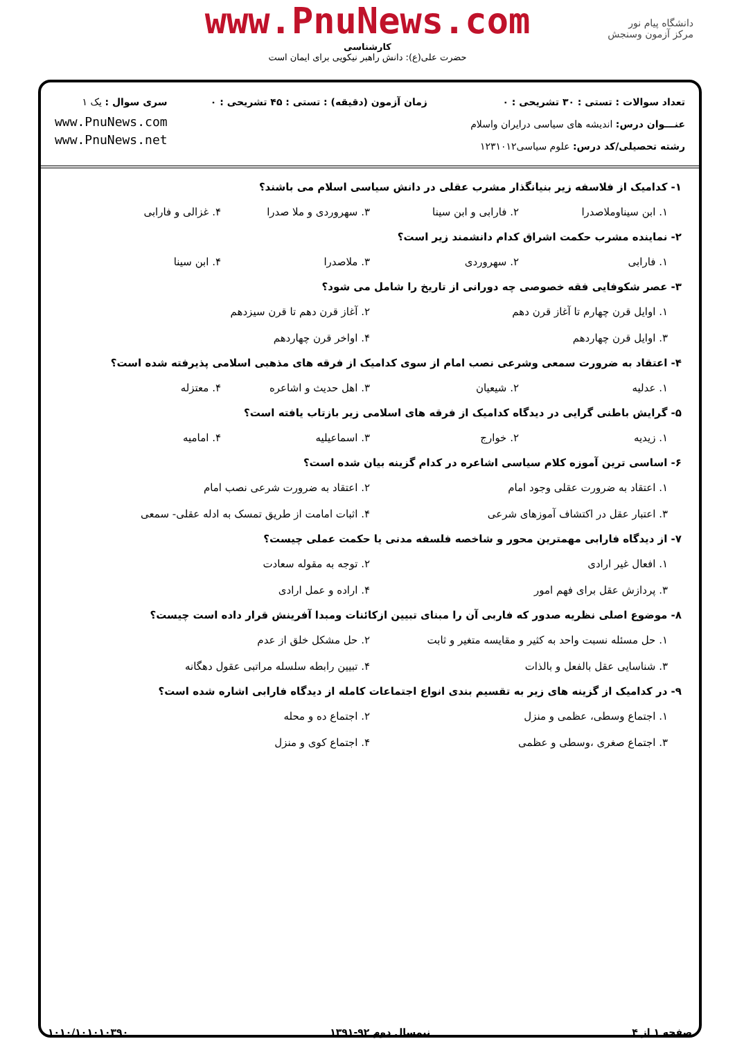دانشگاه پیام نور
مرکز آزمون وسنجش
www.PnuNews.com
کارشناسی
حضرت علی(ع): دانش راهبر نیکویی برای ایمان است
تعداد سوالات : تستی : ۳۰ تشریحی : ۰
عنـــوان درس: اندیشه های سیاسی درایران واسلام
رشته تحصیلی/کد درس: علوم سیاسی۱۲۳۱۰۱۲
زمان آزمون (دقیقه) : تستی : ۴۵ تشریحی : ۰
سری سوال : یک ۱
www.PnuNews.com
www.PnuNews.net
۱- کدامیک از فلاسفه زیر بنیانگذار مشرب عقلی در دانش سیاسی اسلام می باشند؟
۱. ابن سیناوملاصدرا ۲. فارابی و ابن سینا ۳. سهروردی و ملا صدرا ۴. غزالی و فارابی
۲- نماینده مشرب حکمت اشراق کدام دانشمند زیر است؟
۱. فارابی ۲. سهروردی ۳. ملاصدرا ۴. ابن سینا
۳- عصر شکوفایی فقه خصوصی چه دورانی از تاریخ را شامل می شود؟
۱. اوایل قرن چهارم تا آغاز قرن دهم ۲. آغاز قرن دهم تا قرن سیزدهم ۳. اوایل قرن چهاردهم ۴. اواخر قرن چهاردهم
۴- اعتقاد به ضرورت سمعی وشرعی نصب امام از سوی کدامیک از فرقه های مذهبی اسلامی پذیرفته شده است؟
۱. عدلیه ۲. شیعیان ۳. اهل حدیث و اشاعره ۴. معتزله
۵- گرایش باطنی گرایی در دیدگاه کدامیک از فرقه های اسلامی زیر بازتاب یافته است؟
۱. زیدیه ۲. خوارج ۳. اسماعیلیه ۴. امامیه
۶- اساسی ترین آموزه کلام سیاسی اشاعره در کدام گزینه بیان شده است؟
۱. اعتقاد به ضرورت عقلی وجود امام ۲. اعتقاد به ضرورت شرعی نصب امام ۳. اعتبار عقل در اکتشاف آموزهای شرعی ۴. اثبات امامت از طریق تمسک به ادله عقلی- سمعی
۷- از دیدگاه فارابی مهمترین محور و شاخصه فلسفه مدنی یا حکمت عملی چیست؟
۱. افعال غیر ارادی ۲. توجه به مقوله سعادت ۳. پردازش عقل برای فهم امور ۴. اراده و عمل ارادی
۸- موضوع اصلی نظریه صدور که فاربی آن را مبنای تبیین ازکائنات ومبدا آفرینش قرار داده است چیست؟
۱. حل مسئله نسبت واحد به کثیر و مقایسه متغیر و ثابت ۲. حل مشکل خلق از عدم ۳. شناسایی عقل بالفعل و بالذات ۴. تبیین رابطه سلسله مراتبی عقول دهگانه
۹- در کدامیک از گزینه های زیر به تقسیم بندی انواع اجتماعات کامله از دیدگاه فارابی اشاره شده است؟
۱. اجتماع وسطی، عظمی و منزل ۲. اجتماع ده و محله ۳. اجتماع صغری ،وسطی و عظمی ۴. اجتماع کوی و منزل
صفحه ۱ از ۴ نیمسال دوم ۹۲-۱۳۹۱ ۱۰۱۰/۱۰۱۰۱۰۳۹۰